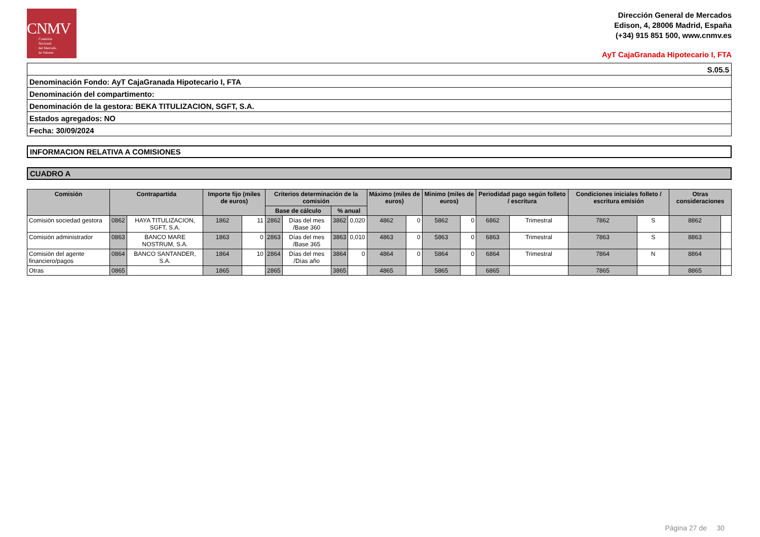CNMV
Comisión
Nacional
del Mercado
de Valores
Dirección General de Mercados
Edison, 4, 28006 Madrid, España
(+34) 915 851 500, www.cnmv.es
AyT CajaGranada Hipotecario I, FTA
| S.05.5 |
| Denominación Fondo: AyT CajaGranada Hipotecario I, FTA |
| Denominación del compartimento: |
| Denominación de la gestora: BEKA TITULIZACION, SGFT, S.A. |
| Estados agregados: NO |
| Fecha: 30/09/2024 |
INFORMACION RELATIVA A COMISIONES
CUADRO A
| Comisión | Contrapartida | | Importe fijo (miles de euros) | | Criterios determinación de la comisión | | | | Máximo (miles de euros) | | Minimo (miles de euros) | | Periodidad pago según folleto / escritura | | Condiciones iniciales folleto / escritura emisión | | Otras consideraciones | |
| --- | --- | --- | --- | --- | --- | --- | --- | --- | --- | --- | --- | --- | --- | --- | --- | --- | --- | --- |
| | | | | | Base de cálculo | | % anual | | | | | | | | | | | |
| Comisión sociedad gestora | 0862 | HAYA TITULIZACION, SGFT, S.A. | 1862 | 11 | 2862 | Días del mes /Base 360 | 3862 | 0,020 | 4862 | 0 | 5862 | 0 | 6862 | Trimestral | 7862 | S | 8862 | |
| Comisión administrador | 0863 | BANCO MARE NOSTRUM, S.A. | 1863 | 0 | 2863 | Días del mes /Base 365 | 3863 | 0,010 | 4863 | 0 | 5863 | 0 | 6863 | Trimestral | 7863 | S | 8863 | |
| Comisión del agente financiero/pagos | 0864 | BANCO SANTANDER, S.A. | 1864 | 10 | 2864 | Días del mes /Días año | 3864 | 0 | 4864 | 0 | 5864 | 0 | 6864 | Trimestral | 7864 | N | 8864 | |
| Otras | 0865 | | 1865 | | 2865 | | 3865 | | 4865 | | 5865 | | 6865 | | 7865 | | 8865 | |
Página 27 de 30